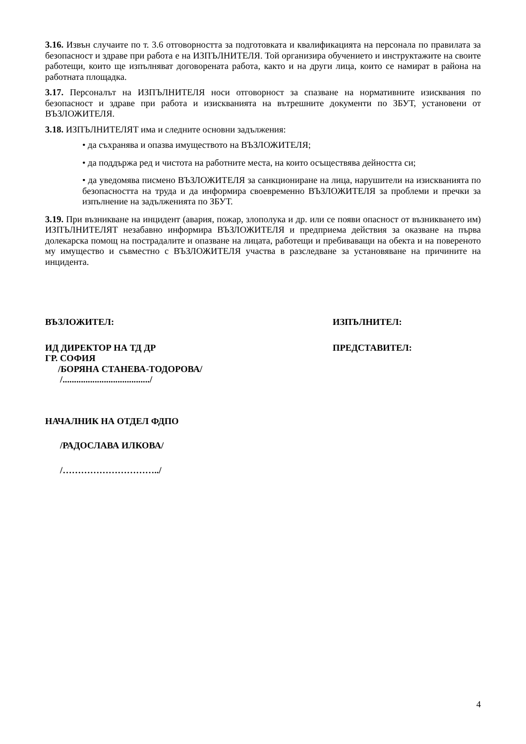3.16. Извън случаите по т. 3.6 отговорността за подготовката и квалификацията на персонала по правилата за безопасност и здраве при работа е на ИЗПЪЛНИТЕЛЯ. Той организира обучението и инструктажите на своите работещи, които ще изпълняват договорената работа, както и на други лица, които се намират в района на работната площадка.
3.17. Персоналът на ИЗПЪЛНИТЕЛЯ носи отговорност за спазване на нормативните изисквания по безопасност и здраве при работа и изискванията на вътрешните документи по ЗБУТ, установени от ВЪЗЛОЖИТЕЛЯ.
3.18. ИЗПЪЛНИТЕЛЯТ има и следните основни задължения:
• да съхранява и опазва имуществото на ВЪЗЛОЖИТЕЛЯ;
• да поддържа ред и чистота на работните места, на които осъществява дейността си;
• да уведомява писмено ВЪЗЛОЖИТЕЛЯ за санкциониране на лица, нарушители на изискванията по безопасността на труда и да информира своевременно ВЪЗЛОЖИТЕЛЯ за проблеми и пречки за изпълнение на задълженията по ЗБУТ.
3.19. При възникване на инцидент (авария, пожар, злополука и др. или се появи опасност от възникването им) ИЗПЪЛНИТЕЛЯТ незабавно информира ВЪЗЛОЖИТЕЛЯ и предприема действия за оказване на първа долекарска помощ на пострадалите и опазване на лицата, работещи и пребиваващи на обекта и на повереното му имущество и съвместно с ВЪЗЛОЖИТЕЛЯ участва в разследване за установяване на причините на инцидента.
ВЪЗЛОЖИТЕЛ:
ИД ДИРЕКТОР НА ТД ДР
ГР. СОФИЯ
/БОРЯНА СТАНЕВА-ТОДОРОВА/
/....................................../
НАЧАЛНИК НА ОТДЕЛ ФДПО
/РАДОСЛАВА ИЛКОВА/
/…………………………../
ИЗПЪЛНИТЕЛ:
ПРЕДСТАВИТЕЛ:
4